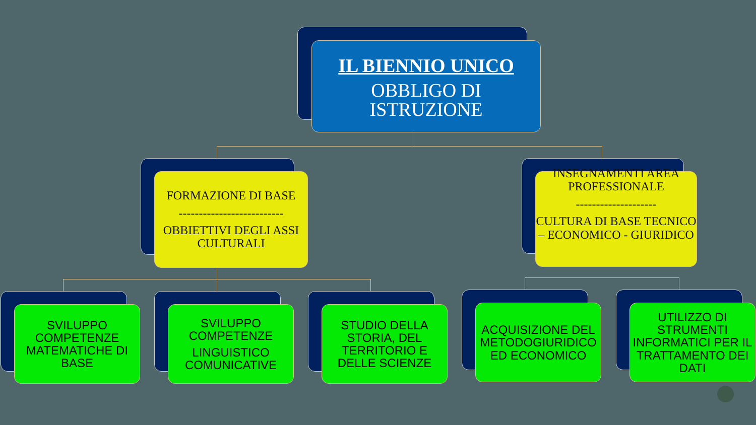IL BIENNIO UNICO
OBBLIGO DI
ISTRUZIONE
FORMAZIONE DI BASE
--------------------------
OBBIETTIVI DEGLI ASSI CULTURALI
INSEGNAMENTI AREA PROFESSIONALE
--------------------
CULTURA DI BASE TECNICO – ECONOMICO - GIURIDICO
SVILUPPO COMPETENZE MATEMATICHE DI BASE
SVILUPPO COMPETENZE
LINGUISTICO COMUNICATIVE
STUDIO DELLA STORIA, DEL TERRITORIO E DELLE SCIENZE
ACQUISIZIONE DEL METODOGIURIDICO ED ECONOMICO
UTILIZZO DI STRUMENTI INFORMATICI PER IL TRATTAMENTO DEI DATI